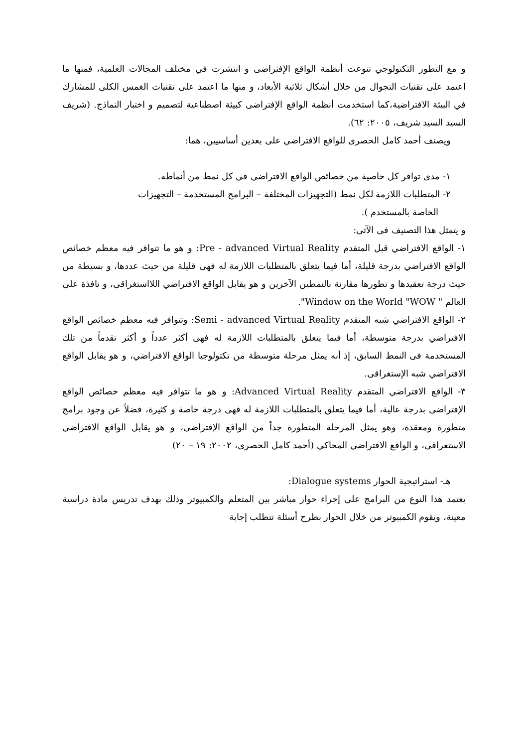و مع التطور التكنولوجي تنوعت أنظمة الواقع الإفتراضى و انتشرت في مختلف المجالات العلمية، فمنها ما اعتمد على تقنيات التجوال من خلال أشكال ثلاثية الأبعاد، و منها ما اعتمد على تقنيات الغمس الكلى للمشارك في البيئة الافتراضية،كما استخدمت أنظمة الواقع الإفتراضى كبيئة اصطناعية لتصميم و اختبار النماذج. (شريف السيد السيد شريف، ٢٠٠٥: ٦٢).
ويصنف أحمد كامل الحصرى للواقع الافتراضي على بعدين أساسيين، هما:
١- مدى توافر كل خاصية من خصائص الواقع الافتراضي في كل نمط من أنماطه.
٢- المتطلبات اللازمة لكل نمط (التجهيزات المختلفة – البرامج المستخدمة – التجهيزات
الخاصة بالمستخدم ).
و يتمثل هذا التصنيف فى الآتى:
١- الواقع الافتراضي قبل المتقدم Pre - advanced Virtual Reality: و هو ما تتوافر فيه معظم خصائص الواقع الافتراضي بدرجة قليلة، أما فيما يتعلق بالمتطلبات اللازمة له فهى قليلة من حيث عددها، و بسيطة من حيث درجة تعقيدها و تطورها مقارنة بالنمطين الآخرين و هو يقابل الواقع الافتراضي اللااستغراقى، و نافذة على العالم " Window on the World "WOW".
٢- الواقع الافتراضي شبه المتقدم Semi - advanced Virtual Reality: وتتوافر فيه معظم خصائص الواقع الافتراضي بدرجة متوسطة، أما فيما يتعلق بالمتطلبات اللازمة له فهى أكثر عدداً و أكثر تقدماً من تلك المستخدمة فى النمط السابق، إذ أنه يمثل مرحلة متوسطة من تكتولوجيا الواقع الافتراضي، و هو يقابل الواقع الافتراضي شبه الإستغراقى.
٣- الواقع الافتراضي المتقدم Advanced Virtual Reality: و هو ما تتوافر فيه معظم خصائص الواقع الإفتراضى بدرجة عالية، أما فيما يتعلق بالمتطلبات اللازمة له فهى درجة خاصة و كثيرة، فضلاً عن وجود برامج متطورة ومعقدة، وهو يمثل المرحلة المتطورة جداً من الواقع الإفتراضى، و هو يقابل الواقع الافتراضي الاستغراقى، و الواقع الافتراضي المحاكي (أحمد كامل الحصرى، ٢٠٠٢: ١٩ – ٢٠)
هـ- استراتيجية الحوار Dialogue systems:
يعتمد هذا النوع من البرامج على إجراء حوار مباشر بين المتعلم والكمبيوتر وذلك بهدف تدريس مادة دراسية معينة، ويقوم الكمبيوتر من خلال الحوار بطرح أسئلة تتطلب إجابة